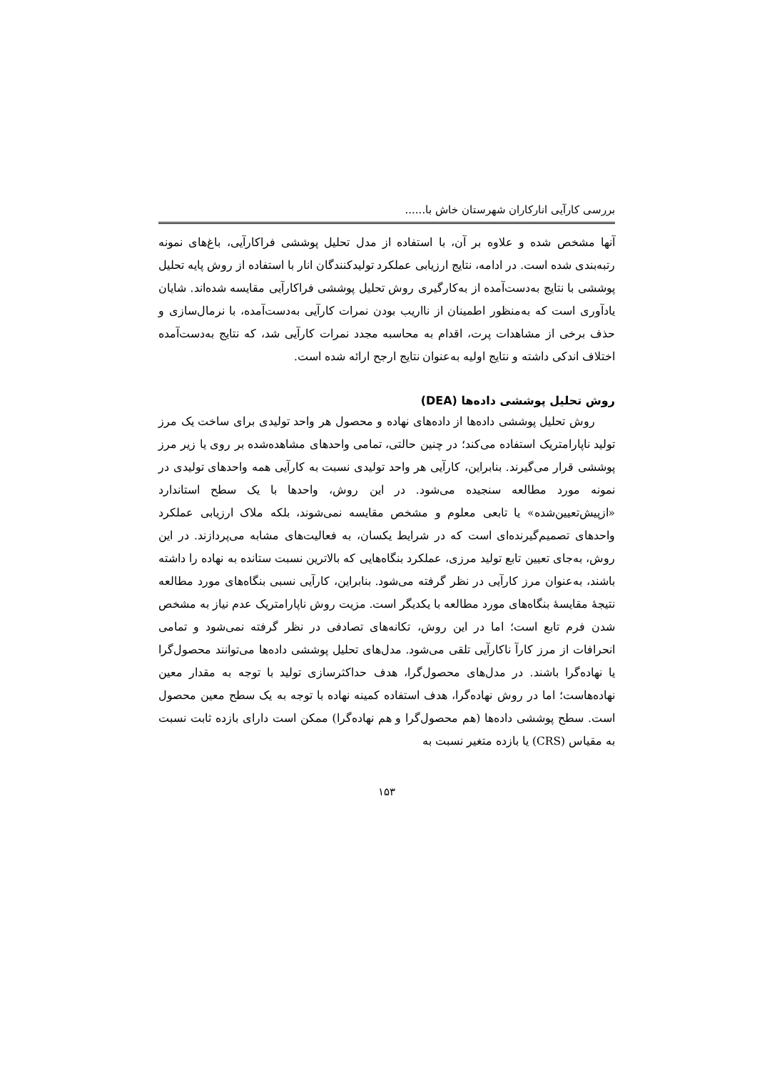بررسی کارآیی انارکاران شهرستان خاش با......
آنها مشخص شده و علاوه بر آن، با استفاده از مدل تحلیل پوششی فراکارآیی، باغ‌های نمونه رتبه‌بندی شده است. در ادامه، نتایج ارزیابی عملکرد تولیدکنندگان انار با استفاده از روش پایه تحلیل پوششی با نتایج به‌دست‌آمده از به‌کارگیری روش تحلیل پوششی فراکارآیی مقایسه شده‌اند. شایان یادآوری است که به‌منظور اطمینان از نااریب بودن نمرات کارآیی به‌دست‌آمده، با نرمال‌سازی و حذف برخی از مشاهدات پرت، اقدام به محاسبه مجدد نمرات کارآیی شد، که نتایج به‌دست‌آمده اختلاف اندکی داشته و نتایج اولیه به‌عنوان نتایج ارجح ارائه شده است.
روش تحلیل پوششی داده‌ها (DEA)
روش تحلیل پوششی داده‌ها از داده‌های نهاده و محصول هر واحد تولیدی برای ساخت یک مرز تولید ناپارامتریک استفاده می‌کند؛ در چنین حالتی، تمامی واحدهای مشاهده‌شده بر روی یا زیر مرز پوششی قرار می‌گیرند. بنابراین، کارآیی هر واحد تولیدی نسبت به کارآیی همه واحدهای تولیدی در نمونه مورد مطالعه سنجیده می‌شود. در این روش، واحدها با یک سطح استاندارد «ازپیش‌تعیین‌شده» یا تابعی معلوم و مشخص مقایسه نمی‌شوند، بلکه ملاک ارزیابی عملکرد واحدهای تصمیم‌گیرنده‌ای است که در شرایط یکسان، به فعالیت‌های مشابه می‌پردازند. در این روش، به‌جای تعیین تابع تولید مرزی، عملکرد بنگاه‌هایی که بالاترین نسبت ستانده به نهاده را داشته باشند، به‌عنوان مرز کارآیی در نظر گرفته می‌شود. بنابراین، کارآیی نسبی بنگاه‌های مورد مطالعه نتیجهٔ مقایسهٔ بنگاه‌های مورد مطالعه با یکدیگر است. مزیت روش ناپارامتریک عدم نیاز به مشخص شدن فرم تابع است؛ اما در این روش، تکانه‌های تصادفی در نظر گرفته نمی‌شود و تمامی انحرافات از مرز کارآ ناکارآیی تلقی می‌شود. مدل‌های تحلیل پوششی داده‌ها می‌توانند محصول‌گرا یا نهاده‌گرا باشند. در مدل‌های محصول‌گرا، هدف حداکثرسازی تولید با توجه به مقدار معین نهاده‌هاست؛ اما در روش نهاده‌گرا، هدف استفاده کمینه نهاده با توجه به یک سطح معین محصول است. سطح پوششی داده‌ها (هم محصول‌گرا و هم نهاده‌گرا) ممکن است دارای بازده ثابت نسبت به مقیاس (CRS) یا بازده متغیر نسبت به
۱۵۳